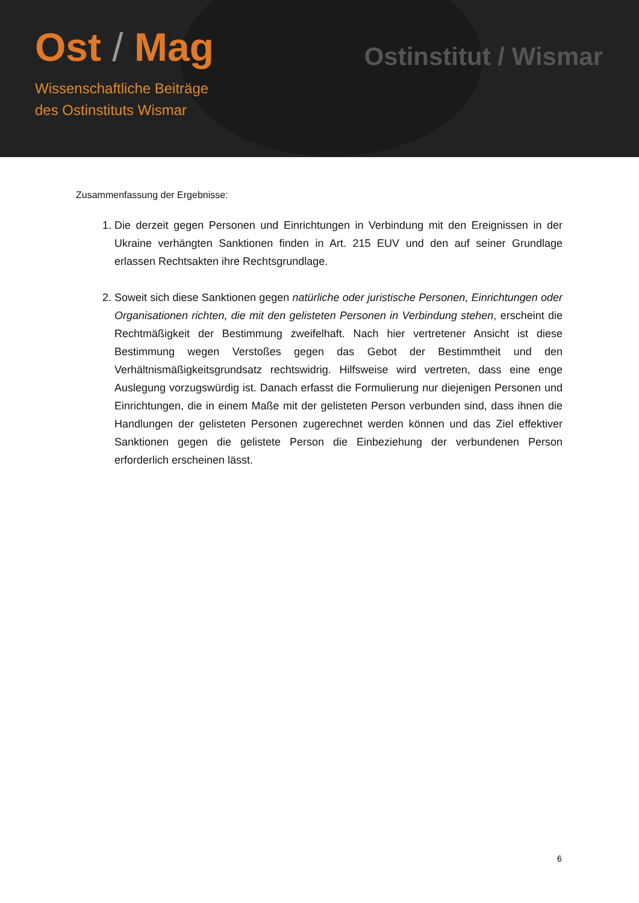Ost / Mag
Wissenschaftliche Beiträge
des Ostinstituts Wismar
Ostinstitut / Wismar
Zusammenfassung der Ergebnisse:
1. Die derzeit gegen Personen und Einrichtungen in Verbindung mit den Ereignissen in der Ukraine verhängten Sanktionen finden in Art. 215 EUV und den auf seiner Grundlage erlassen Rechtsakten ihre Rechtsgrundlage.
2. Soweit sich diese Sanktionen gegen natürliche oder juristische Personen, Einrichtungen oder Organisationen richten, die mit den gelisteten Personen in Verbindung stehen, erscheint die Rechtmäßigkeit der Bestimmung zweifelhaft. Nach hier vertretener Ansicht ist diese Bestimmung wegen Verstoßes gegen das Gebot der Bestimmtheit und den Verhältnismäßigkeitsgrundsatz rechtswidrig. Hilfsweise wird vertreten, dass eine enge Auslegung vorzugswürdig ist. Danach erfasst die Formulierung nur diejenigen Personen und Einrichtungen, die in einem Maße mit der gelisteten Person verbunden sind, dass ihnen die Handlungen der gelisteten Personen zugerechnet werden können und das Ziel effektiver Sanktionen gegen die gelistete Person die Einbeziehung der verbundenen Person erforderlich erscheinen lässt.
6